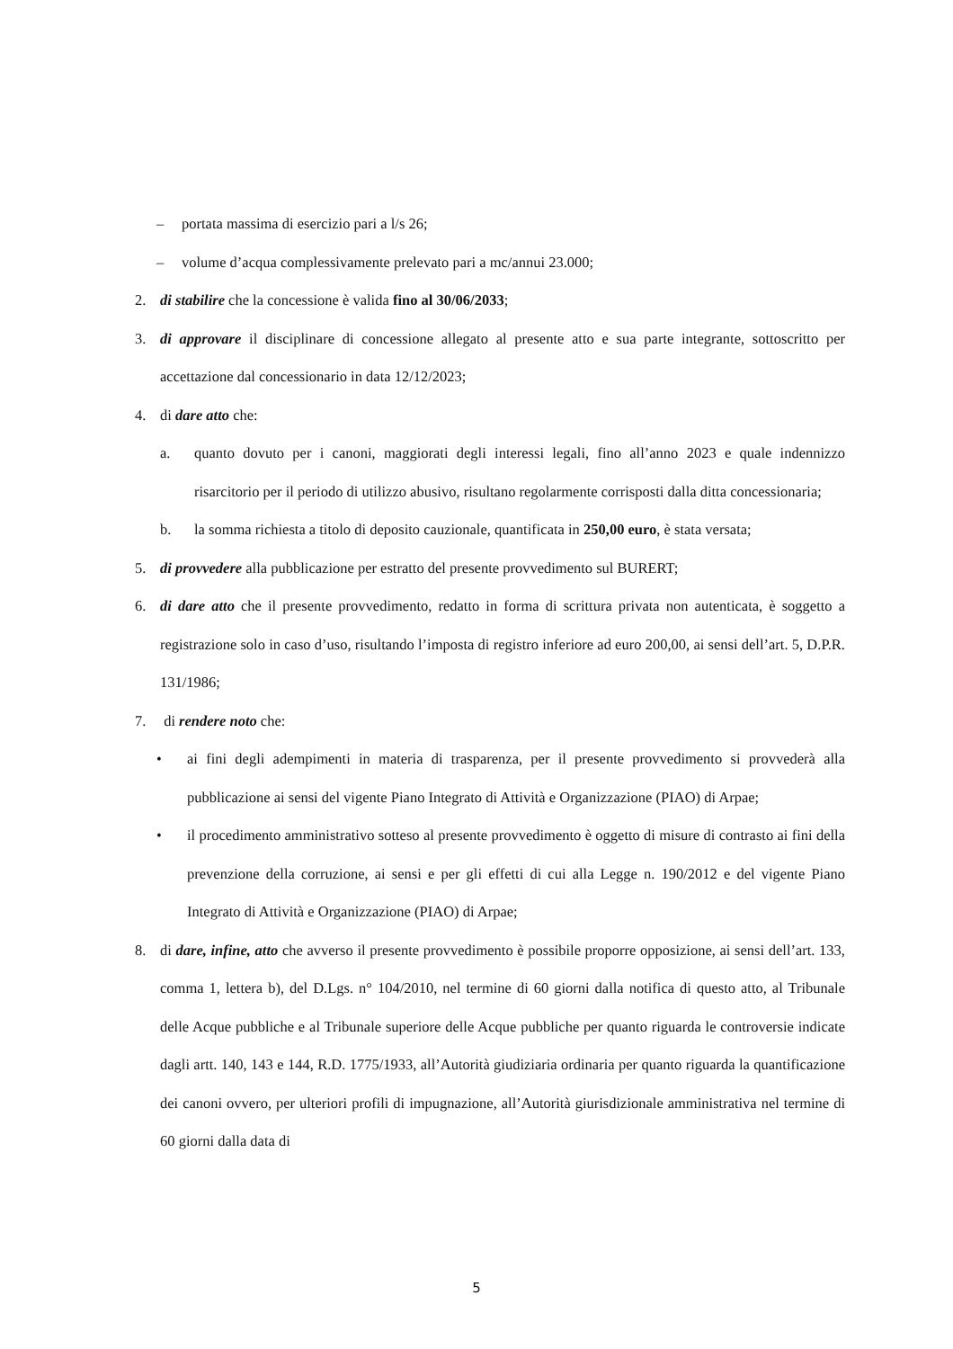– portata massima di esercizio pari a l/s 26;
– volume d’acqua complessivamente prelevato pari a mc/annui 23.000;
2. di stabilire che la concessione è valida fino al 30/06/2033;
3. di approvare il disciplinare di concessione allegato al presente atto e sua parte integrante, sottoscritto per accettazione dal concessionario in data 12/12/2023;
4. di dare atto che:
a. quanto dovuto per i canoni, maggiorati degli interessi legali, fino all’anno 2023 e quale indennizzo risarcitorio per il periodo di utilizzo abusivo, risultano regolarmente corrisposti dalla ditta concessionaria;
b. la somma richiesta a titolo di deposito cauzionale, quantificata in 250,00 euro, è stata versata;
5. di provvedere alla pubblicazione per estratto del presente provvedimento sul BURERT;
6. di dare atto che il presente provvedimento, redatto in forma di scrittura privata non autenticata, è soggetto a registrazione solo in caso d’uso, risultando l’imposta di registro inferiore ad euro 200,00, ai sensi dell’art. 5, D.P.R. 131/1986;
7. di rendere noto che:
• ai fini degli adempimenti in materia di trasparenza, per il presente provvedimento si provvederà alla pubblicazione ai sensi del vigente Piano Integrato di Attività e Organizzazione (PIAO) di Arpae;
• il procedimento amministrativo sotteso al presente provvedimento è oggetto di misure di contrasto ai fini della prevenzione della corruzione, ai sensi e per gli effetti di cui alla Legge n. 190/2012 e del vigente Piano Integrato di Attività e Organizzazione (PIAO) di Arpae;
8. di dare, infine, atto che avverso il presente provvedimento è possibile proporre opposizione, ai sensi dell’art. 133, comma 1, lettera b), del D.Lgs. n° 104/2010, nel termine di 60 giorni dalla notifica di questo atto, al Tribunale delle Acque pubbliche e al Tribunale superiore delle Acque pubbliche per quanto riguarda le controversie indicate dagli artt. 140, 143 e 144, R.D. 1775/1933, all’Autorità giudiziaria ordinaria per quanto riguarda la quantificazione dei canoni ovvero, per ulteriori profili di impugnazione, all’Autorità giurisdizionale amministrativa nel termine di 60 giorni dalla data di
5